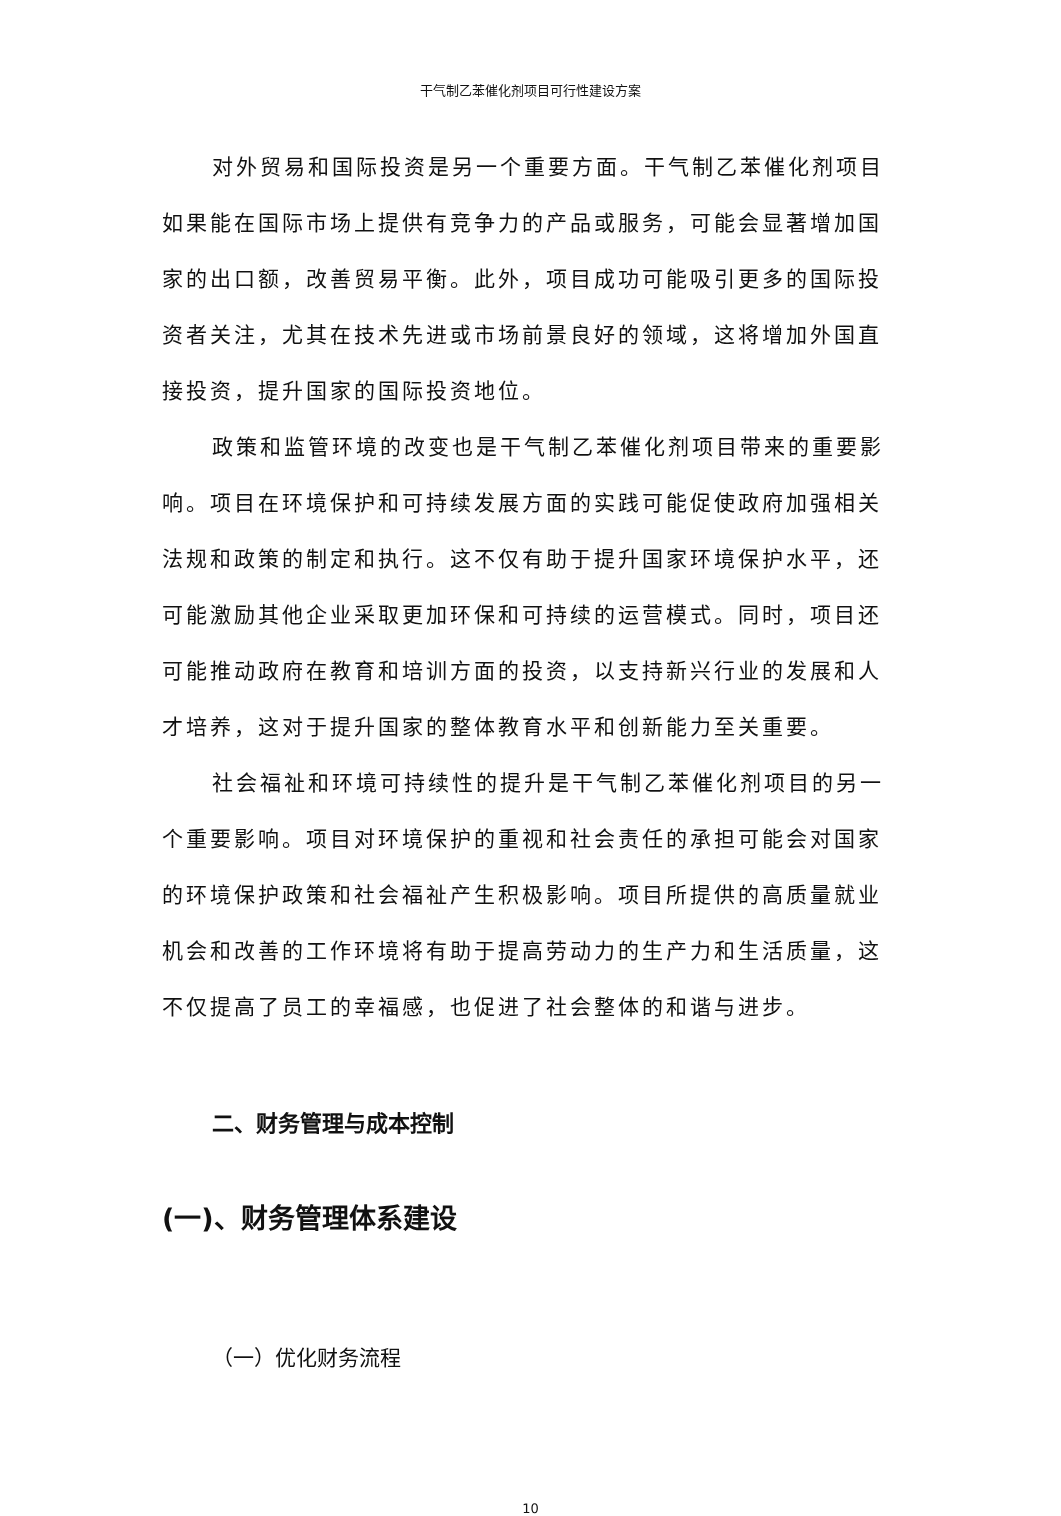干气制乙苯催化剂项目可行性建设方案
对外贸易和国际投资是另一个重要方面。干气制乙苯催化剂项目如果能在国际市场上提供有竞争力的产品或服务，可能会显著增加国家的出口额，改善贸易平衡。此外，项目成功可能吸引更多的国际投资者关注，尤其在技术先进或市场前景良好的领域，这将增加外国直接投资，提升国家的国际投资地位。
政策和监管环境的改变也是干气制乙苯催化剂项目带来的重要影响。项目在环境保护和可持续发展方面的实践可能促使政府加强相关法规和政策的制定和执行。这不仅有助于提升国家环境保护水平，还可能激励其他企业采取更加环保和可持续的运营模式。同时，项目还可能推动政府在教育和培训方面的投资，以支持新兴行业的发展和人才培养，这对于提升国家的整体教育水平和创新能力至关重要。
社会福祉和环境可持续性的提升是干气制乙苯催化剂项目的另一个重要影响。项目对环境保护的重视和社会责任的承担可能会对国家的环境保护政策和社会福祉产生积极影响。项目所提供的高质量就业机会和改善的工作环境将有助于提高劳动力的生产力和生活质量，这不仅提高了员工的幸福感，也促进了社会整体的和谐与进步。
二、财务管理与成本控制
(一)、财务管理体系建设
（一）优化财务流程
10